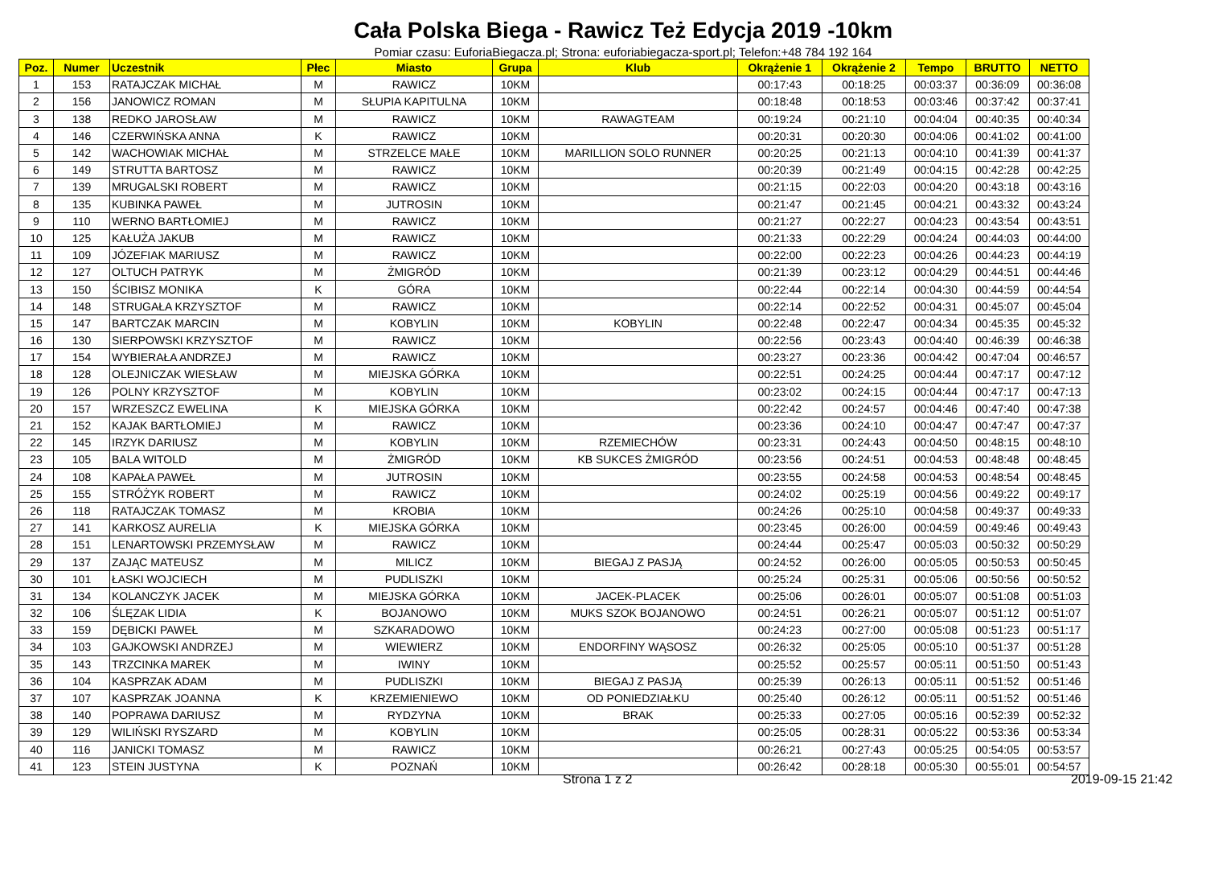Cała Polska Biega - Rawicz Też Edycja 2019 -10km
Pomiar czasu: EuforiaBiegacza.pl; Strona: euforiabiegacza-sport.pl; Telefon:+48 784 192 164
| Poz. | Numer | Uczestnik | Płec | Miasto | Grupa | Klub | Okrążenie 1 | Okrążenie 2 | Tempo | BRUTTO | NETTO |
| --- | --- | --- | --- | --- | --- | --- | --- | --- | --- | --- | --- |
| 1 | 153 | RATAJCZAK MICHAŁ | M | RAWICZ | 10KM | | 00:17:43 | 00:18:25 | 00:03:37 | 00:36:09 | 00:36:08 |
| 2 | 156 | JANOWICZ ROMAN | M | SŁUPIA KAPITULNA | 10KM | | 00:18:48 | 00:18:53 | 00:03:46 | 00:37:42 | 00:37:41 |
| 3 | 138 | REDKO JAROSŁAW | M | RAWICZ | 10KM | RAWAGTEAM | 00:19:24 | 00:21:10 | 00:04:04 | 00:40:35 | 00:40:34 |
| 4 | 146 | CZERWIŃSKA ANNA | K | RAWICZ | 10KM | | 00:20:31 | 00:20:30 | 00:04:06 | 00:41:02 | 00:41:00 |
| 5 | 142 | WACHOWIAK MICHAŁ | M | STRZELCE MAŁE | 10KM | MARILLION SOLO RUNNER | 00:20:25 | 00:21:13 | 00:04:10 | 00:41:39 | 00:41:37 |
| 6 | 149 | STRUTTA BARTOSZ | M | RAWICZ | 10KM | | 00:20:39 | 00:21:49 | 00:04:15 | 00:42:28 | 00:42:25 |
| 7 | 139 | MRUGALSKI ROBERT | M | RAWICZ | 10KM | | 00:21:15 | 00:22:03 | 00:04:20 | 00:43:18 | 00:43:16 |
| 8 | 135 | KUBINKA PAWEŁ | M | JUTROSIN | 10KM | | 00:21:47 | 00:21:45 | 00:04:21 | 00:43:32 | 00:43:24 |
| 9 | 110 | WERNO BARTŁOMIEJ | M | RAWICZ | 10KM | | 00:21:27 | 00:22:27 | 00:04:23 | 00:43:54 | 00:43:51 |
| 10 | 125 | KAŁUŻA JAKUB | M | RAWICZ | 10KM | | 00:21:33 | 00:22:29 | 00:04:24 | 00:44:03 | 00:44:00 |
| 11 | 109 | JÓZEFIAK MARIUSZ | M | RAWICZ | 10KM | | 00:22:00 | 00:22:23 | 00:04:26 | 00:44:23 | 00:44:19 |
| 12 | 127 | OLTUCH PATRYK | M | ŻMIGRÓD | 10KM | | 00:21:39 | 00:23:12 | 00:04:29 | 00:44:51 | 00:44:46 |
| 13 | 150 | ŚCIBISZ MONIKA | K | GÓRA | 10KM | | 00:22:44 | 00:22:14 | 00:04:30 | 00:44:59 | 00:44:54 |
| 14 | 148 | STRUGAŁA KRZYSZTOF | M | RAWICZ | 10KM | | 00:22:14 | 00:22:52 | 00:04:31 | 00:45:07 | 00:45:04 |
| 15 | 147 | BARTCZAK MARCIN | M | KOBYLIN | 10KM | KOBYLIN | 00:22:48 | 00:22:47 | 00:04:34 | 00:45:35 | 00:45:32 |
| 16 | 130 | SIERPOWSKI KRZYSZTOF | M | RAWICZ | 10KM | | 00:22:56 | 00:23:43 | 00:04:40 | 00:46:39 | 00:46:38 |
| 17 | 154 | WYBIERAŁA ANDRZEJ | M | RAWICZ | 10KM | | 00:23:27 | 00:23:36 | 00:04:42 | 00:47:04 | 00:46:57 |
| 18 | 128 | OLEJNICZAK WIESŁAW | M | MIEJSKA GÓRKA | 10KM | | 00:22:51 | 00:24:25 | 00:04:44 | 00:47:17 | 00:47:12 |
| 19 | 126 | POLNY KRZYSZTOF | M | KOBYLIN | 10KM | | 00:23:02 | 00:24:15 | 00:04:44 | 00:47:17 | 00:47:13 |
| 20 | 157 | WRZESZCZ EWELINA | K | MIEJSKA GÓRKA | 10KM | | 00:22:42 | 00:24:57 | 00:04:46 | 00:47:40 | 00:47:38 |
| 21 | 152 | KAJAK BARTŁOMIEJ | M | RAWICZ | 10KM | | 00:23:36 | 00:24:10 | 00:04:47 | 00:47:47 | 00:47:37 |
| 22 | 145 | IRZYK DARIUSZ | M | KOBYLIN | 10KM | RZEMIECHÓW | 00:23:31 | 00:24:43 | 00:04:50 | 00:48:15 | 00:48:10 |
| 23 | 105 | BALA WITOLD | M | ŻMIGRÓD | 10KM | KB SUKCES ŻMIGRÓD | 00:23:56 | 00:24:51 | 00:04:53 | 00:48:48 | 00:48:45 |
| 24 | 108 | KAPAŁA PAWEŁ | M | JUTROSIN | 10KM | | 00:23:55 | 00:24:58 | 00:04:53 | 00:48:54 | 00:48:45 |
| 25 | 155 | STRÓŻYK ROBERT | M | RAWICZ | 10KM | | 00:24:02 | 00:25:19 | 00:04:56 | 00:49:22 | 00:49:17 |
| 26 | 118 | RATAJCZAK TOMASZ | M | KROBIA | 10KM | | 00:24:26 | 00:25:10 | 00:04:58 | 00:49:37 | 00:49:33 |
| 27 | 141 | KARKOSZ AURELIA | K | MIEJSKA GÓRKA | 10KM | | 00:23:45 | 00:26:00 | 00:04:59 | 00:49:46 | 00:49:43 |
| 28 | 151 | LENARTOWSKI PRZEMYSŁAW | M | RAWICZ | 10KM | | 00:24:44 | 00:25:47 | 00:05:03 | 00:50:32 | 00:50:29 |
| 29 | 137 | ZAJĄC MATEUSZ | M | MILICZ | 10KM | BIEGAJ Z PASJĄ | 00:24:52 | 00:26:00 | 00:05:05 | 00:50:53 | 00:50:45 |
| 30 | 101 | ŁASKI WOJCIECH | M | PUDLISZKI | 10KM | | 00:25:24 | 00:25:31 | 00:05:06 | 00:50:56 | 00:50:52 |
| 31 | 134 | KOLANCZYK JACEK | M | MIEJSKA GÓRKA | 10KM | JACEK-PLACEK | 00:25:06 | 00:26:01 | 00:05:07 | 00:51:08 | 00:51:03 |
| 32 | 106 | ŚLĘZAK LIDIA | K | BOJANOWO | 10KM | MUKS SZOK BOJANOWO | 00:24:51 | 00:26:21 | 00:05:07 | 00:51:12 | 00:51:07 |
| 33 | 159 | DĘBICKI PAWEŁ | M | SZKARADOWO | 10KM | | 00:24:23 | 00:27:00 | 00:05:08 | 00:51:23 | 00:51:17 |
| 34 | 103 | GAJKOWSKI ANDRZEJ | M | WIEWIERZ | 10KM | ENDORFINY WĄSOSZ | 00:26:32 | 00:25:05 | 00:05:10 | 00:51:37 | 00:51:28 |
| 35 | 143 | TRZCINKA MAREK | M | IWINY | 10KM | | 00:25:52 | 00:25:57 | 00:05:11 | 00:51:50 | 00:51:43 |
| 36 | 104 | KASPRZAK ADAM | M | PUDLISZKI | 10KM | BIEGAJ Z PASJĄ | 00:25:39 | 00:26:13 | 00:05:11 | 00:51:52 | 00:51:46 |
| 37 | 107 | KASPRZAK JOANNA | K | KRZEMIENIEWO | 10KM | OD PONIEDZIAŁKU | 00:25:40 | 00:26:12 | 00:05:11 | 00:51:52 | 00:51:46 |
| 38 | 140 | POPRAWA DARIUSZ | M | RYDZYNA | 10KM | BRAK | 00:25:33 | 00:27:05 | 00:05:16 | 00:52:39 | 00:52:32 |
| 39 | 129 | WILIŃSKI RYSZARD | M | KOBYLIN | 10KM | | 00:25:05 | 00:28:31 | 00:05:22 | 00:53:36 | 00:53:34 |
| 40 | 116 | JANICKI TOMASZ | M | RAWICZ | 10KM | | 00:26:21 | 00:27:43 | 00:05:25 | 00:54:05 | 00:53:57 |
| 41 | 123 | STEIN JUSTYNA | K | POZNAŃ | 10KM | | 00:26:42 | 00:28:18 | 00:05:30 | 00:55:01 | 00:54:57 |
Strona 1 z 2 2019-09-15 21:42